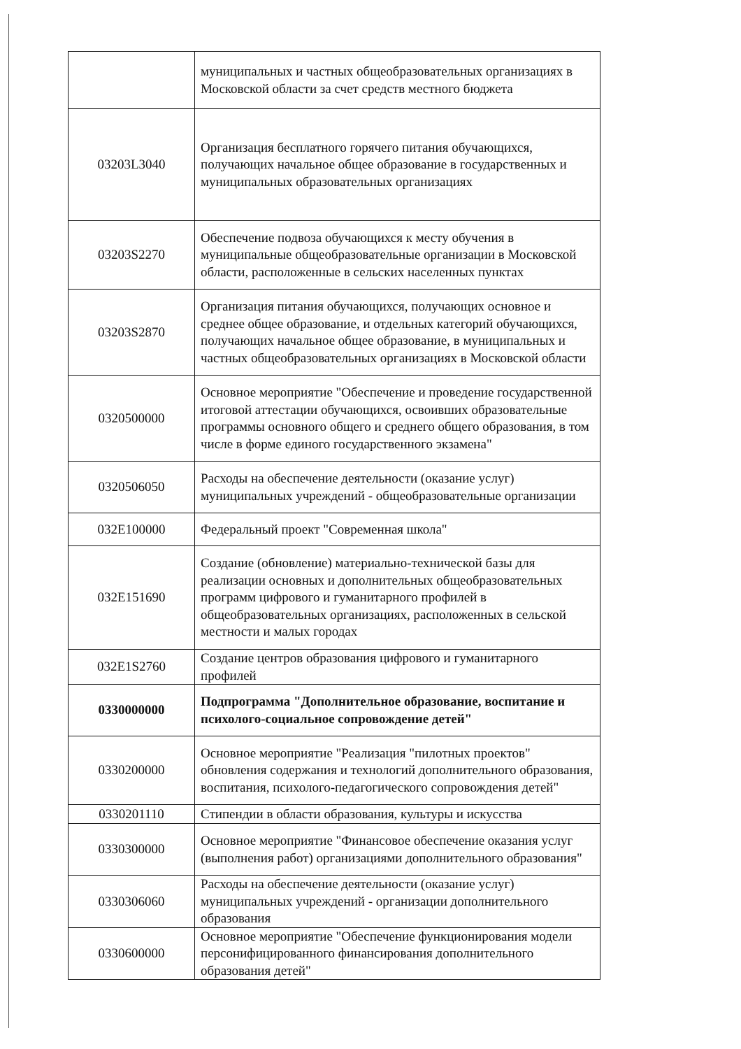| | муниципальных и частных общеобразовательных организациях в Московской области за счет средств местного бюджета |
| 03203L3040 | Организация бесплатного горячего питания обучающихся, получающих начальное общее образование в государственных и муниципальных образовательных организациях |
| 03203S2270 | Обеспечение подвоза обучающихся к месту обучения в муниципальные общеобразовательные организации в Московской области, расположенные в сельских населенных пунктах |
| 03203S2870 | Организация питания обучающихся, получающих основное и среднее общее образование, и отдельных категорий обучающихся, получающих начальное общее образование, в муниципальных и частных общеобразовательных организациях в Московской области |
| 0320500000 | Основное мероприятие "Обеспечение и проведение государственной итоговой аттестации обучающихся, освоивших образовательные программы основного общего и среднего общего образования, в том числе в форме единого государственного экзамена" |
| 0320506050 | Расходы на обеспечение деятельности (оказание услуг) муниципальных учреждений - общеобразовательные организации |
| 032E100000 | Федеральный проект "Современная школа" |
| 032E151690 | Создание (обновление) материально-технической базы для реализации основных и дополнительных общеобразовательных программ цифрового и гуманитарного профилей в общеобразовательных организациях, расположенных в сельской местности и малых городах |
| 032E1S2760 | Создание центров образования цифрового и гуманитарного профилей |
| 0330000000 | Подпрограмма "Дополнительное образование, воспитание и психолого-социальное сопровождение детей" |
| 0330200000 | Основное мероприятие "Реализация "пилотных проектов" обновления содержания и технологий дополнительного образования, воспитания, психолого-педагогического сопровождения детей" |
| 0330201110 | Стипендии в области образования, культуры и искусства |
| 0330300000 | Основное мероприятие "Финансовое обеспечение оказания услуг (выполнения работ) организациями дополнительного образования" |
| 0330306060 | Расходы на обеспечение деятельности (оказание услуг) муниципальных учреждений - организации дополнительного образования |
| 0330600000 | Основное мероприятие "Обеспечение функционирования модели персонифицированного финансирования дополнительного образования детей" |